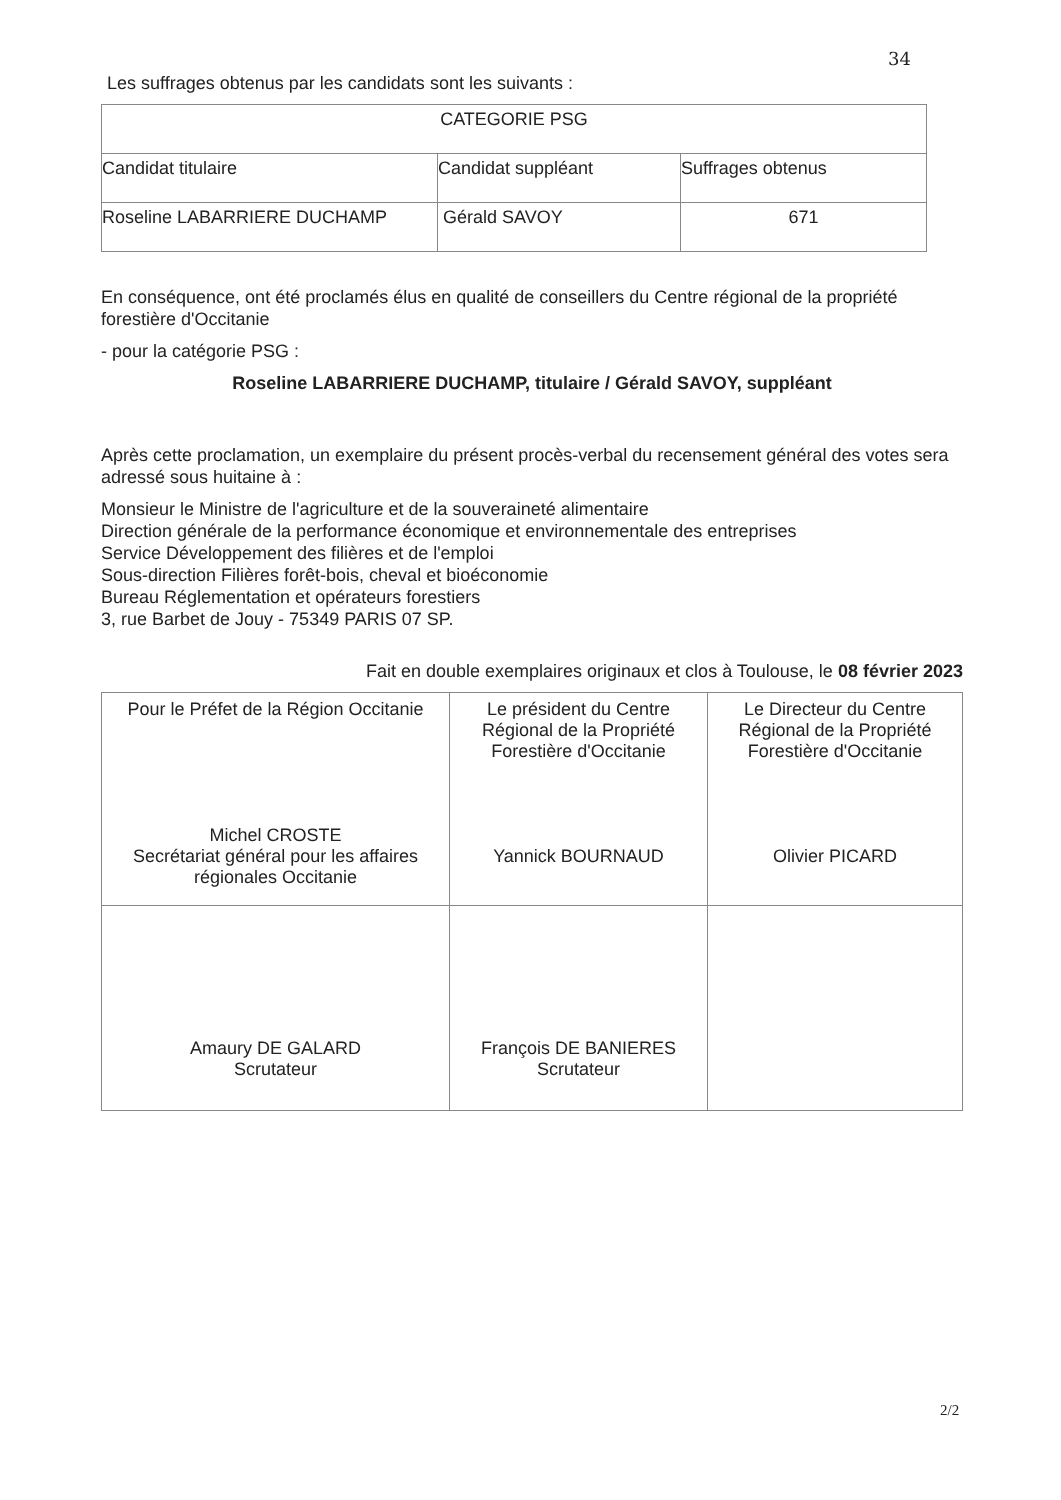34
Les suffrages obtenus par les candidats sont les suivants :
| CATEGORIE PSG | | |
| Candidat titulaire | Candidat suppléant | Suffrages obtenus |
| Roseline LABARRIERE DUCHAMP | Gérald SAVOY | 671 |
En conséquence, ont été proclamés élus en qualité de conseillers du Centre régional de la propriété forestière d'Occitanie
- pour la catégorie PSG :
Roseline LABARRIERE DUCHAMP, titulaire / Gérald SAVOY, suppléant
Après cette proclamation, un exemplaire du présent procès-verbal du recensement général des votes sera adressé sous huitaine à :
Monsieur le Ministre de l'agriculture et de la souveraineté alimentaire
Direction générale de la performance économique et environnementale des entreprises
Service Développement des filières et de l'emploi
Sous-direction Filières forêt-bois, cheval et bioéconomie
Bureau Réglementation et opérateurs forestiers
3, rue Barbet de Jouy - 75349 PARIS 07 SP.
Fait en double exemplaires originaux et clos à Toulouse, le 08 février 2023
| Pour le Préfet de la Région Occitanie Michel CROSTE Secrétariat général pour les affaires régionales Occitanie | Le président du Centre Régional de la Propriété Forestière d'Occitanie Yannick BOURNAUD | Le Directeur du Centre Régional de la Propriété Forestière d'Occitanie Olivier PICARD |
| Amaury DE GALARD Scrutateur | François DE BANIERES Scrutateur | |
2/2